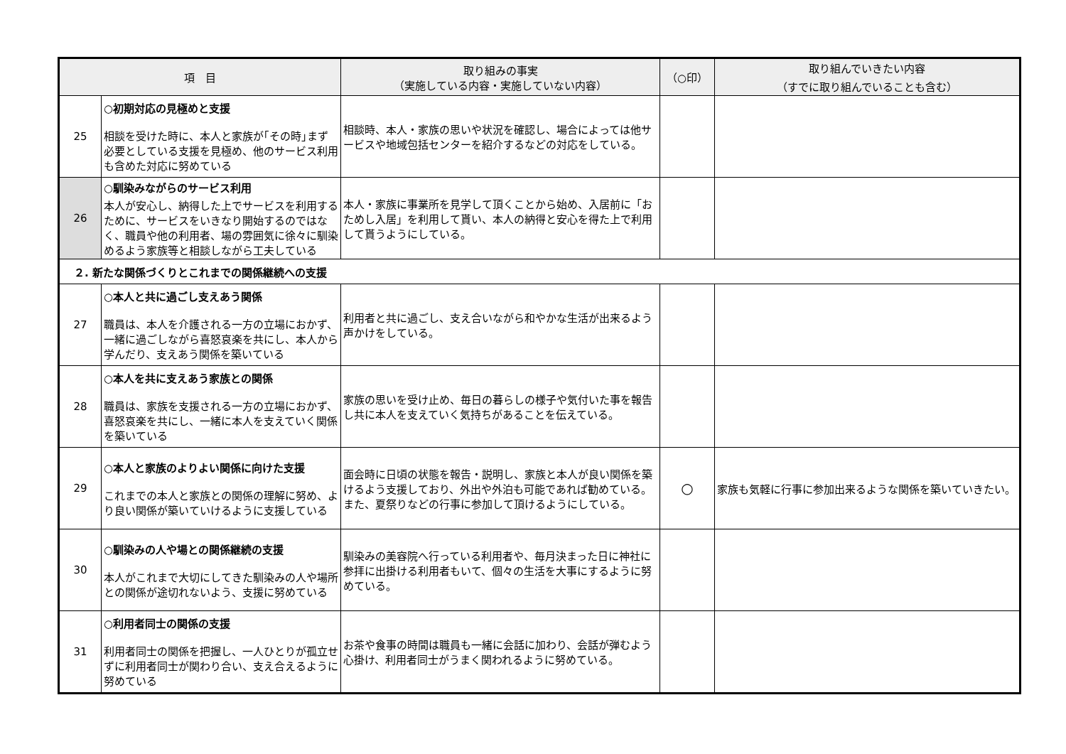| 項 目 | | 取り組みの事実 （実施している内容・実施していない内容） | （○印） | 取り組んでいきたい内容 （すでに取り組んでいることも含む） |
| --- | --- | --- | --- | --- |
| 25 | ○初期対応の見極めと支援 相談を受けた時に、本人と家族が｢その時｣まず必要としている支援を見極め、他のサービス利用も含めた対応に努めている | 相談時、本人・家族の思いや状況を確認し、場合によっては他サービスや地域包括センターを紹介するなどの対応をしている。 | | |
| 26 | ○馴染みながらのサービス利用 本人が安心し、納得した上でサービスを利用するために、サービスをいきなり開始するのではなく、職員や他の利用者、場の雰囲気に徐々に馴染めるよう家族等と相談しながら工夫している | 本人・家族に事業所を見学して頂くことから始め、入居前に「おためし入居」を利用して貰い、本人の納得と安心を得た上で利用して貰うようにしている。 | | |
| ２. 新たな関係づくりとこれまでの関係継続への支援 | | | | |
| 27 | ○本人と共に過ごし支えあう関係 職員は、本人を介護される一方の立場におかず、一緒に過ごしながら喜怒哀楽を共にし、本人から学んだり、支えあう関係を築いている | 利用者と共に過ごし、支え合いながら和やかな生活が出来るよう声かけをしている。 | | |
| 28 | ○本人を共に支えあう家族との関係 職員は、家族を支援される一方の立場におかず、喜怒哀楽を共にし、一緒に本人を支えていく関係を築いている | 家族の思いを受け止め、毎日の暮らしの様子や気付いた事を報告し共に本人を支えていく気持ちがあることを伝えている。 | | |
| 29 | ○本人と家族のよりよい関係に向けた支援 これまでの本人と家族との関係の理解に努め、より良い関係が築いていけるように支援している | 面会時に日頃の状態を報告・説明し、家族と本人が良い関係を築けるよう支援しており、外出や外泊も可能であれば勧めている。また、夏祭りなどの行事に参加して頂けるようにしている。 | ○ | 家族も気軽に行事に参加出来るような関係を築いていきたい。 |
| 30 | ○馴染みの人や場との関係継続の支援 本人がこれまで大切にしてきた馴染みの人や場所との関係が途切れないよう、支援に努めている | 馴染みの美容院へ行っている利用者や、毎月決まった日に神社に参拝に出掛ける利用者もいて、個々の生活を大事にするように努めている。 | | |
| 31 | ○利用者同士の関係の支援 利用者同士の関係を把握し、一人ひとりが孤立せずに利用者同士が関わり合い、支え合えるように努めている | お茶や食事の時間は職員も一緒に会話に加わり、会話が弾むよう心掛け、利用者同士がうまく関われるように努めている。 | | |